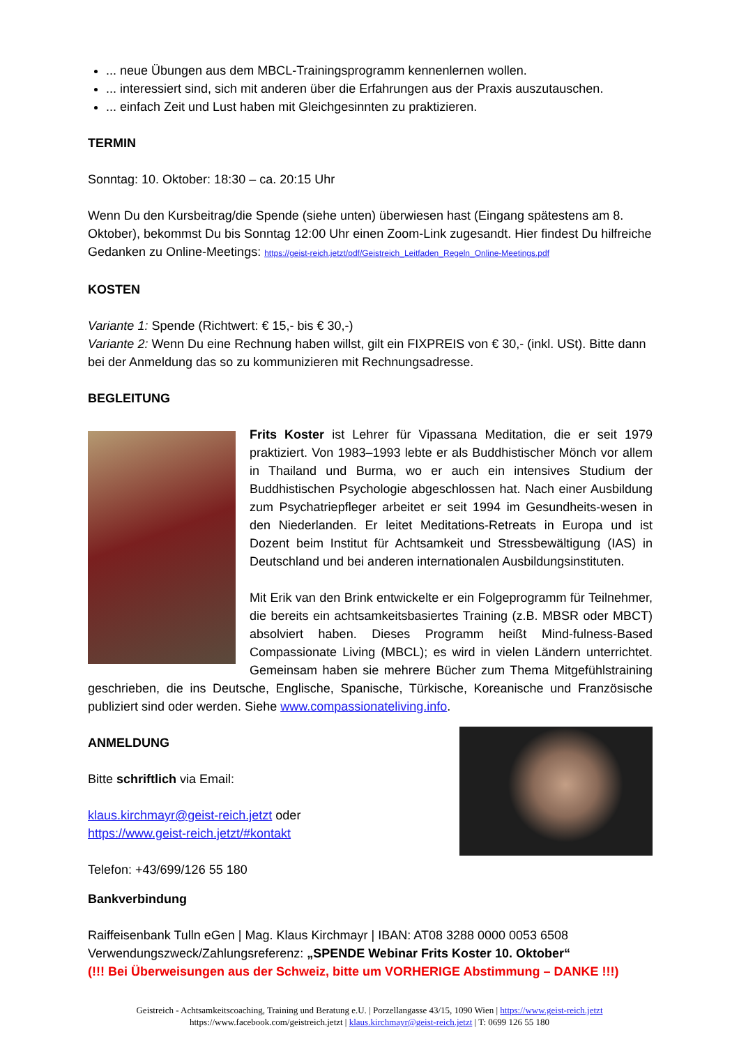... neue Übungen aus dem MBCL-Trainingsprogramm kennenlernen wollen.
... interessiert sind, sich mit anderen über die Erfahrungen aus der Praxis auszutauschen.
... einfach Zeit und Lust haben mit Gleichgesinnten zu praktizieren.
TERMIN
Sonntag: 10. Oktober: 18:30 – ca. 20:15 Uhr
Wenn Du den Kursbeitrag/die Spende (siehe unten) überwiesen hast (Eingang spätestens am 8. Oktober), bekommst Du bis Sonntag 12:00 Uhr einen Zoom-Link zugesandt. Hier findest Du hilfreiche Gedanken zu Online-Meetings: https://geist-reich.jetzt/pdf/Geistreich_Leitfaden_Regeln_Online-Meetings.pdf
KOSTEN
Variante 1: Spende (Richtwert: € 15,- bis € 30,-)
Variante 2: Wenn Du eine Rechnung haben willst, gilt ein FIXPREIS von € 30,- (inkl. USt). Bitte dann bei der Anmeldung das so zu kommunizieren mit Rechnungsadresse.
BEGLEITUNG
Frits Koster ist Lehrer für Vipassana Meditation, die er seit 1979 praktiziert. Von 1983–1993 lebte er als Buddhistischer Mönch vor allem in Thailand und Burma, wo er auch ein intensives Studium der Buddhistischen Psychologie abgeschlossen hat. Nach einer Ausbildung zum Psychatriepfleger arbeitet er seit 1994 im Gesundheits-wesen in den Niederlanden. Er leitet Meditations-Retreats in Europa und ist Dozent beim Institut für Achtsamkeit und Stressbewältigung (IAS) in Deutschland und bei anderen internationalen Ausbildungsinstituten.
Mit Erik van den Brink entwickelte er ein Folgeprogramm für Teilnehmer, die bereits ein achtsamkeitsbasiertes Training (z.B. MBSR oder MBCT) absolviert haben. Dieses Programm heißt Mind-fulness-Based Compassionate Living (MBCL); es wird in vielen Ländern unterrichtet. Gemeinsam haben sie mehrere Bücher zum Thema Mitgefühlstraining geschrieben, die ins Deutsche, Englische, Spanische, Türkische, Koreanische und Französische publiziert sind oder werden. Siehe www.compassionateliving.info.
ANMELDUNG
Bitte schriftlich via Email:
klaus.kirchmayr@geist-reich.jetzt oder
https://www.geist-reich.jetzt/#kontakt
Telefon: +43/699/126 55 180
Bankverbindung
Raiffeisenbank Tulln eGen | Mag. Klaus Kirchmayr | IBAN: AT08 3288 0000 0053 6508
Verwendungszweck/Zahlungsreferenz: „SPENDE Webinar Frits Koster 10. Oktober“
(!!! Bei Überweisungen aus der Schweiz, bitte um VORHERIGE Abstimmung – DANKE !!!)
Geistreich - Achtsamkeitscoaching, Training und Beratung e.U. | Porzellangasse 43/15, 1090 Wien | https://www.geist-reich.jetzt
https://www.facebook.com/geistreich.jetzt | klaus.kirchmayr@geist-reich.jetzt | T: 0699 126 55 180